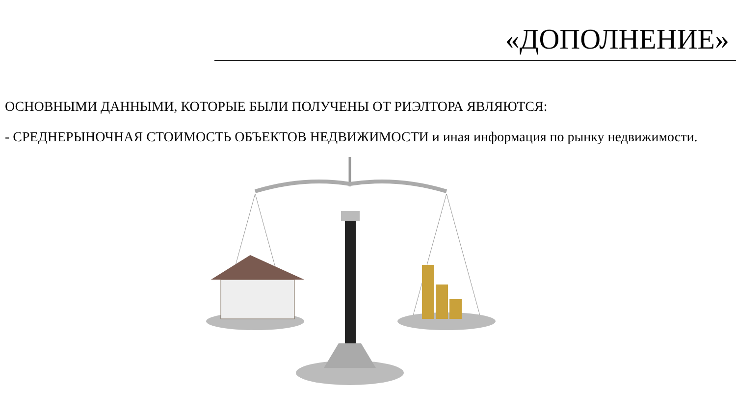«ДОПОЛНЕНИЕ»
ОСНОВНЫМИ ДАННЫМИ, КОТОРЫЕ БЫЛИ ПОЛУЧЕНЫ ОТ РИЭЛТОРА ЯВЛЯЮТСЯ:
- СРЕДНЕРЫНОЧНАЯ СТОИМОСТЬ ОБЪЕКТОВ НЕДВИЖИМОСТИ и иная информация по рынку недвижимости.